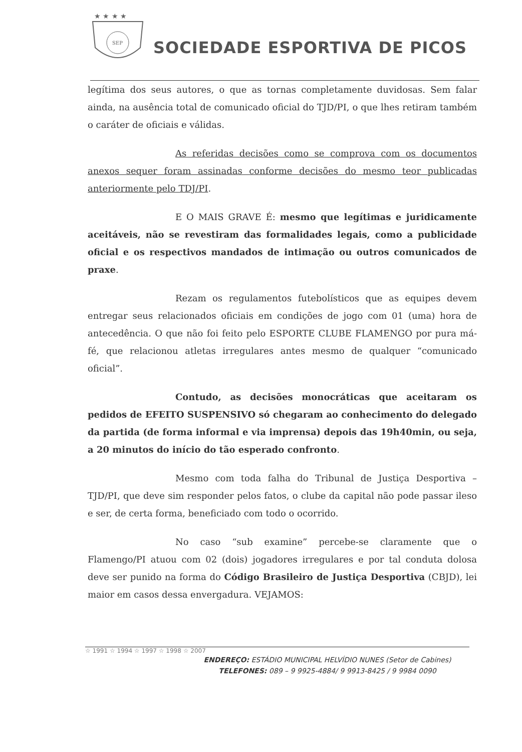★ ★ ★ ★
SEP
SOCIEDADE ESPORTIVA DE PICOS
legítima dos seus autores, o que as tornas completamente duvidosas. Sem falar ainda, na ausência total de comunicado oficial do TJD/PI, o que lhes retiram também o caráter de oficiais e válidas.
As referidas decisões como se comprova com os documentos anexos sequer foram assinadas conforme decisões do mesmo teor publicadas anteriormente pelo TDJ/PI.
E O MAIS GRAVE É: mesmo que legítimas e juridicamente aceitáveis, não se revestiram das formalidades legais, como a publicidade oficial e os respectivos mandados de intimação ou outros comunicados de praxe.
Rezam os regulamentos futebolísticos que as equipes devem entregar seus relacionados oficiais em condições de jogo com 01 (uma) hora de antecedência. O que não foi feito pelo ESPORTE CLUBE FLAMENGO por pura má-fé, que relacionou atletas irregulares antes mesmo de qualquer “comunicado oficial”.
Contudo, as decisões monocráticas que aceitaram os pedidos de EFEITO SUSPENSIVO só chegaram ao conhecimento do delegado da partida (de forma informal e via imprensa) depois das 19h40min, ou seja, a 20 minutos do início do tão esperado confronto.
Mesmo com toda falha do Tribunal de Justiça Desportiva – TJD/PI, que deve sim responder pelos fatos, o clube da capital não pode passar ileso e ser, de certa forma, beneficiado com todo o ocorrido.
No caso “sub examine” percebe-se claramente que o Flamengo/PI atuou com 02 (dois) jogadores irregulares e por tal conduta dolosa deve ser punido na forma do Código Brasileiro de Justiça Desportiva (CBJD), lei maior em casos dessa envergadura. VEJAMOS:
☆ 1991 ☆ 1994 ☆ 1997 ☆ 1998 ☆ 2007
ENDEREÇO: ESTÁDIO MUNICIPAL HELVÍDIO NUNES (Setor de Cabines)
TELEFONES: 089 – 9 9925-4884/ 9 9913-8425 / 9 9984 0090